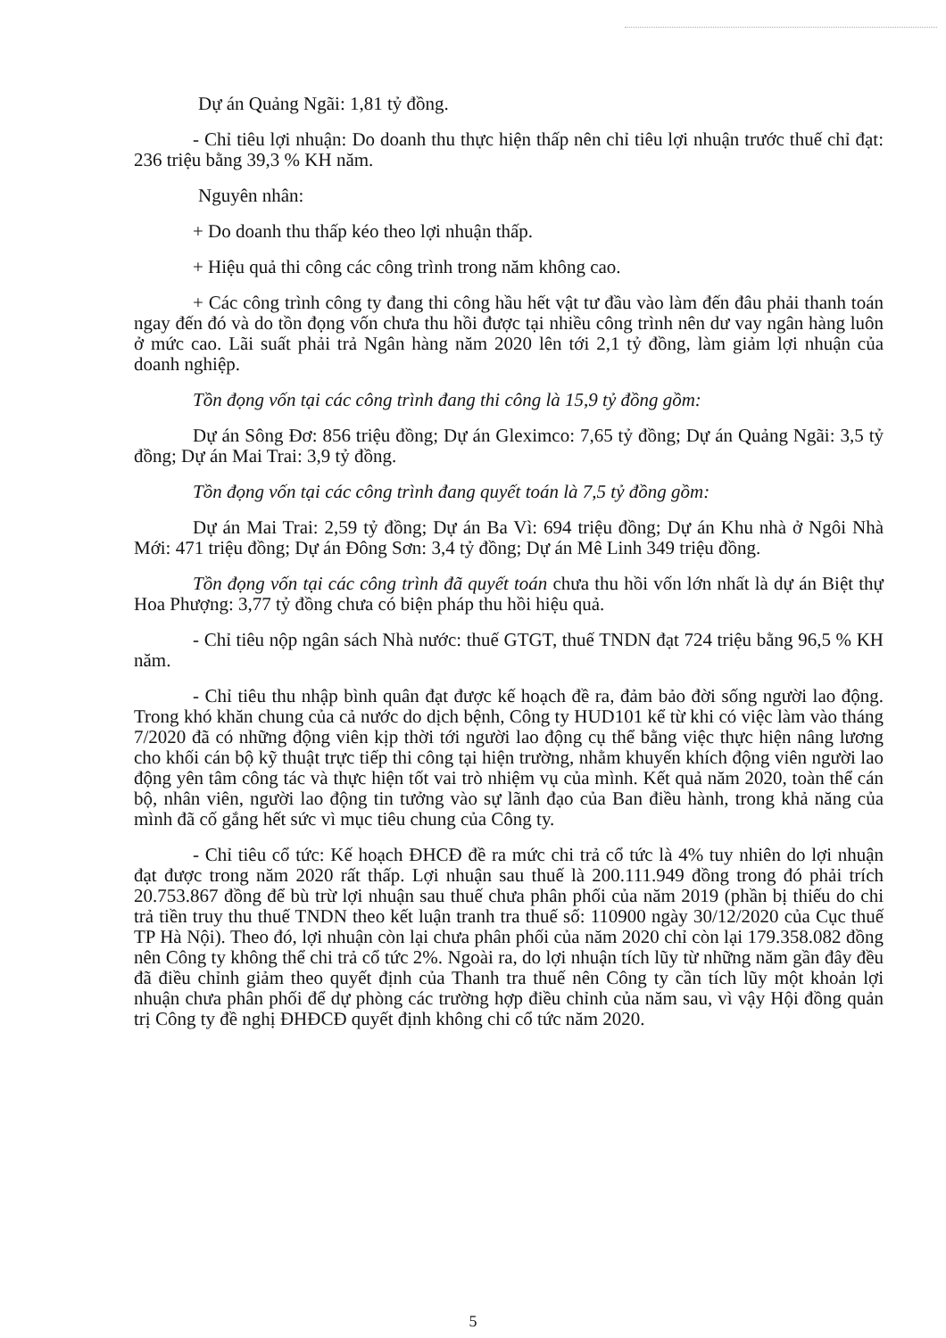Dự án Quảng Ngãi: 1,81 tỷ đồng.
- Chỉ tiêu lợi nhuận: Do doanh thu thực hiện thấp nên chỉ tiêu lợi nhuận trước thuế chỉ đạt: 236 triệu bằng 39,3 % KH năm.
Nguyên nhân:
+ Do doanh thu thấp kéo theo lợi nhuận thấp.
+ Hiệu quả thi công các công trình trong năm không cao.
+ Các công trình công ty đang thi công hầu hết vật tư đầu vào làm đến đâu phải thanh toán ngay đến đó và do tồn đọng vốn chưa thu hồi được tại nhiều công trình nên dư vay ngân hàng luôn ở mức cao. Lãi suất phải trả Ngân hàng năm 2020 lên tới 2,1 tỷ đồng, làm giảm lợi nhuận của doanh nghiệp.
Tồn đọng vốn tại các công trình đang thi công là 15,9 tỷ đồng gồm:
Dự án Sông Đơ: 856 triệu đồng; Dự án Gleximco: 7,65 tỷ đồng; Dự án Quảng Ngãi: 3,5 tỷ đồng; Dự án Mai Trai: 3,9 tỷ đồng.
Tồn đọng vốn tại các công trình đang quyết toán là 7,5 tỷ đồng gồm:
Dự án Mai Trai: 2,59 tỷ đồng; Dự án Ba Vì: 694 triệu đồng; Dự án Khu nhà ở Ngôi Nhà Mới: 471 triệu đồng; Dự án Đông Sơn: 3,4 tỷ đồng; Dự án Mê Linh 349 triệu đồng.
Tồn đọng vốn tại các công trình đã quyết toán chưa thu hồi vốn lớn nhất là dự án Biệt thự Hoa Phượng: 3,77 tỷ đồng chưa có biện pháp thu hồi hiệu quả.
- Chỉ tiêu nộp ngân sách Nhà nước: thuế GTGT, thuế TNDN đạt 724 triệu bằng 96,5 % KH năm.
- Chỉ tiêu thu nhập bình quân đạt được kế hoạch đề ra, đảm bảo đời sống người lao động. Trong khó khăn chung của cả nước do dịch bệnh, Công ty HUD101 kể từ khi có việc làm vào tháng 7/2020 đã có những động viên kịp thời tới người lao động cụ thể bằng việc thực hiện nâng lương cho khối cán bộ kỹ thuật trực tiếp thi công tại hiện trường, nhằm khuyến khích động viên người lao động yên tâm công tác và thực hiện tốt vai trò nhiệm vụ của mình. Kết quả năm 2020, toàn thể cán bộ, nhân viên, người lao động tin tưởng vào sự lãnh đạo của Ban điều hành, trong khả năng của mình đã cố gắng hết sức vì mục tiêu chung của Công ty.
- Chỉ tiêu cổ tức: Kế hoạch ĐHCĐ đề ra mức chi trả cổ tức là 4% tuy nhiên do lợi nhuận đạt được trong năm 2020 rất thấp. Lợi nhuận sau thuế là 200.111.949 đồng trong đó phải trích 20.753.867 đồng để bù trừ lợi nhuận sau thuế chưa phân phối của năm 2019 (phần bị thiếu do chi trả tiền truy thu thuế TNDN theo kết luận tranh tra thuế số: 110900 ngày 30/12/2020 của Cục thuế TP Hà Nội). Theo đó, lợi nhuận còn lại chưa phân phối của năm 2020 chỉ còn lại 179.358.082 đồng nên Công ty không thể chi trả cổ tức 2%. Ngoài ra, do lợi nhuận tích lũy từ những năm gần đây đều đã điều chỉnh giảm theo quyết định của Thanh tra thuế nên Công ty cần tích lũy một khoản lợi nhuận chưa phân phối để dự phòng các trường hợp điều chỉnh của năm sau, vì vậy Hội đồng quản trị Công ty đề nghị ĐHĐCĐ quyết định không chi cổ tức năm 2020.
5